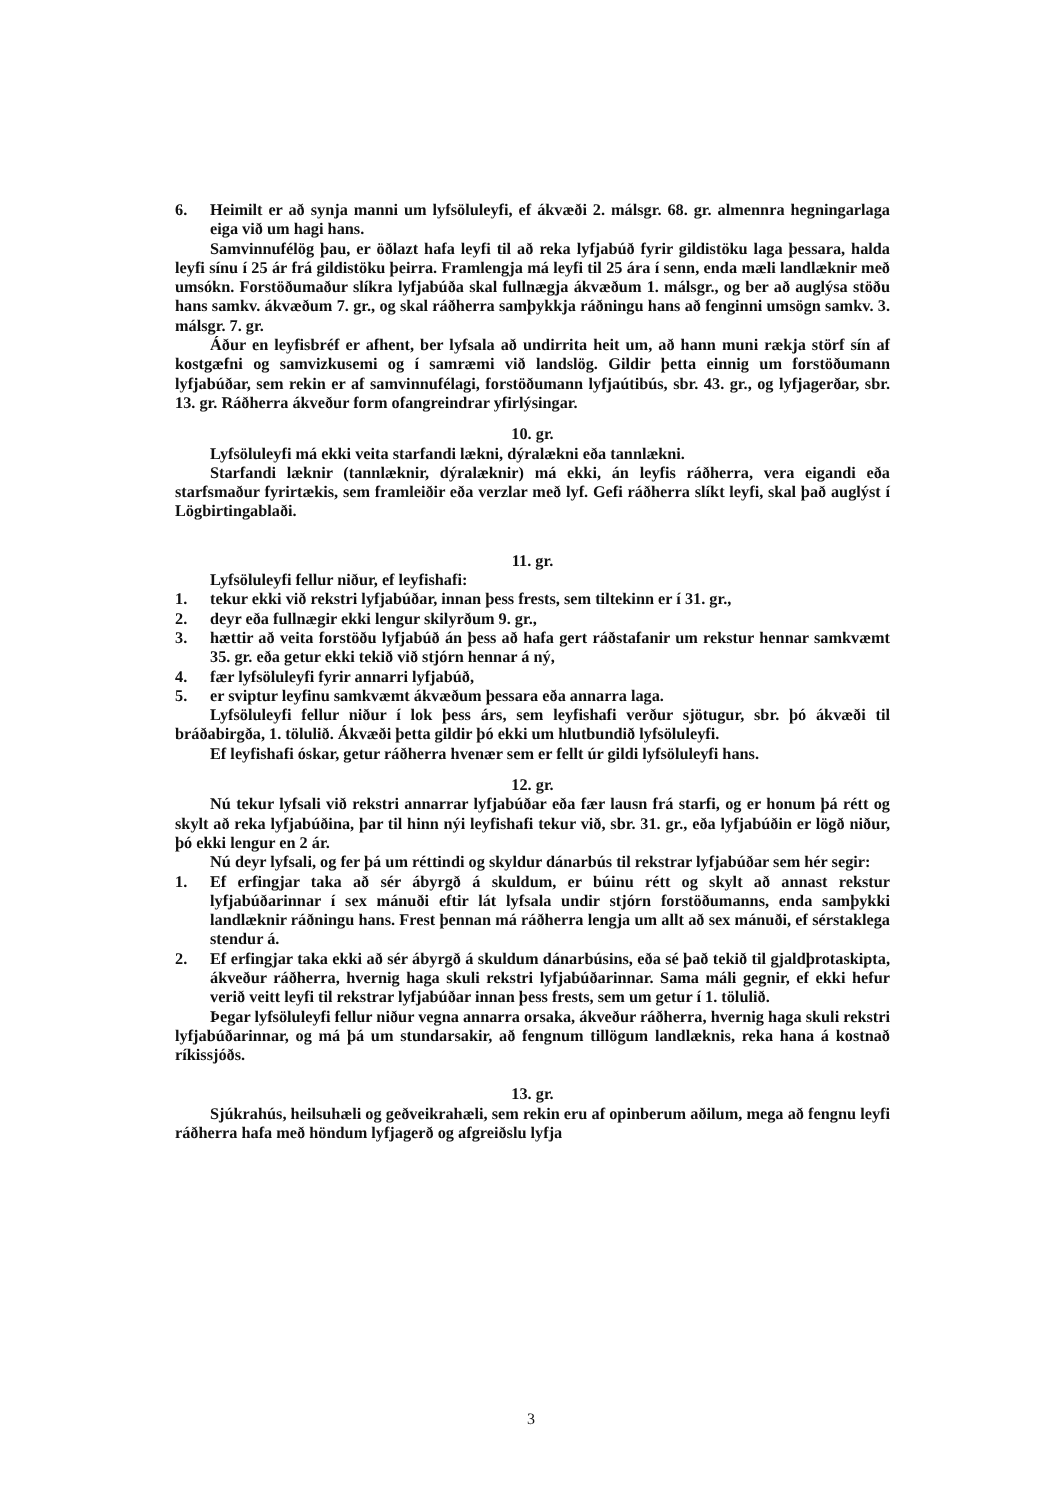6. Heimilt er að synja manni um lyfsöluleyfi, ef ákvæði 2. málsgr. 68. gr. almennra hegningarlaga eiga við um hagi hans.
Samvinnufélög þau, er öðlazt hafa leyfi til að reka lyfjabúð fyrir gildistöku laga þessara, halda leyfi sínu í 25 ár frá gildistöku þeirra. Framlengja má leyfi til 25 ára í senn, enda mæli landlæknir með umsókn. Forstöðumaður slíkra lyfjabúða skal fullnægja ákvæðum 1. málsgr., og ber að auglýsa stöðu hans samkv. ákvæðum 7. gr., og skal ráðherra samþykkja ráðningu hans að fenginni umsögn samkv. 3. málsgr. 7. gr.
Áður en leyfisbréf er afhent, ber lyfsala að undirrita heit um, að hann muni rækja störf sín af kostgæfni og samvizkusemi og í samræmi við landslög. Gildir þetta einnig um forstöðumann lyfjabúðar, sem rekin er af samvinnufélagi, forstöðumann lyfjaútibús, sbr. 43. gr., og lyfjagerðar, sbr. 13. gr. Ráðherra ákveður form ofangreindrar yfirlýsingar.
10. gr.
Lyfsöluleyfi má ekki veita starfandi lækni, dýralækni eða tannlækni.
Starfandi læknir (tannlæknir, dýralæknir) má ekki, án leyfis ráðherra, vera eigandi eða starfsmaður fyrirtækis, sem framleiðir eða verzlar með lyf. Gefi ráðherra slíkt leyfi, skal það auglýst í Lögbirtingablaði.
11. gr.
Lyfsöluleyfi fellur niður, ef leyfishafi:
1. tekur ekki við rekstri lyfjabúðar, innan þess frests, sem tiltekinn er í 31. gr.,
2. deyr eða fullnægir ekki lengur skilyrðum 9. gr.,
3. hættir að veita forstöðu lyfjabúð án þess að hafa gert ráðstafanir um rekstur hennar samkvæmt 35. gr. eða getur ekki tekið við stjórn hennar á ný,
4. fær lyfsöluleyfi fyrir annarri lyfjabúð,
5. er sviptur leyfinu samkvæmt ákvæðum þessara eða annarra laga.
Lyfsöluleyfi fellur niður í lok þess árs, sem leyfishafi verður sjötugur, sbr. þó ákvæði til bráðabirgða, 1. tölulið. Ákvæði þetta gildir þó ekki um hlutbundið lyfsöluleyfi.
Ef leyfishafi óskar, getur ráðherra hvenær sem er fellt úr gildi lyfsöluleyfi hans.
12. gr.
Nú tekur lyfsali við rekstri annarrar lyfjabúðar eða fær lausn frá starfi, og er honum þá rétt og skylt að reka lyfjabúðina, þar til hinn nýi leyfishafi tekur við, sbr. 31. gr., eða lyfjabúðin er lögð niður, þó ekki lengur en 2 ár.
Nú deyr lyfsali, og fer þá um réttindi og skyldur dánarbús til rekstrar lyfjabúðar sem hér segir:
1. Ef erfingjar taka að sér ábyrgð á skuldum, er búinu rétt og skylt að annast rekstur lyfjabúðarinnar í sex mánuði eftir lát lyfsala undir stjórn forstöðumanns, enda samþykki landlæknir ráðningu hans. Frest þennan má ráðherra lengja um allt að sex mánuði, ef sérstaklega stendur á.
2. Ef erfingjar taka ekki að sér ábyrgð á skuldum dánarbúsins, eða sé það tekið til gjaldþrotaskipta, ákveður ráðherra, hvernig haga skuli rekstri lyfjabúðarinnar. Sama máli gegnir, ef ekki hefur verið veitt leyfi til rekstrar lyfjabúðar innan þess frests, sem um getur í 1. tölulið.
Þegar lyfsöluleyfi fellur niður vegna annarra orsaka, ákveður ráðherra, hvernig haga skuli rekstri lyfjabúðarinnar, og má þá um stundarsakir, að fengnum tillögum landlæknis, reka hana á kostnað ríkissjóðs.
13. gr.
Sjúkrahús, heilsuhæli og geðveikrahæli, sem rekin eru af opinberum aðilum, mega að fengnu leyfi ráðherra hafa með höndum lyfjagerð og afgreiðslu lyfja
3